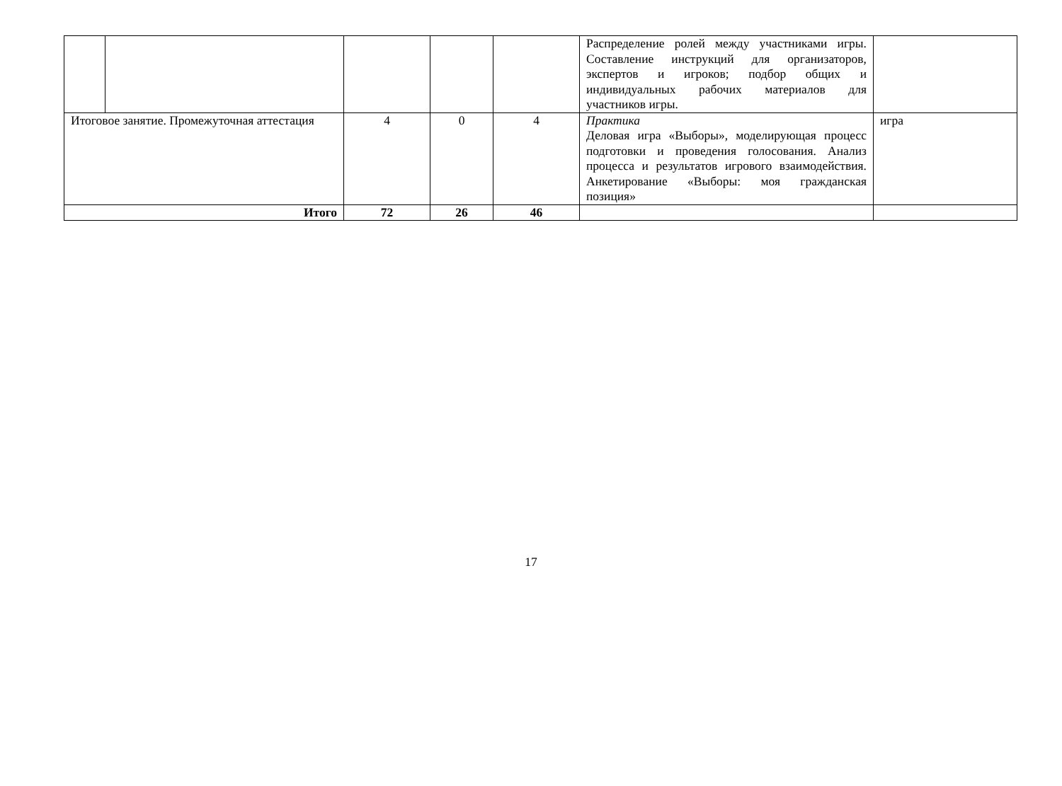| | | | | | Распределение ролей между участниками игры. Составление инструкций для организаторов, экспертов и игроков; подбор общих и индивидуальных рабочих материалов для участников игры. | |
| Итоговое занятие. Промежуточная аттестация | | 4 | 0 | 4 | Практика Деловая игра «Выборы», моделирующая процесс подготовки и проведения голосования. Анализ процесса и результатов игрового взаимодействия. Анкетирование «Выборы: моя гражданская позиция» | игра |
| Итого | | 72 | 26 | 46 | | |
17